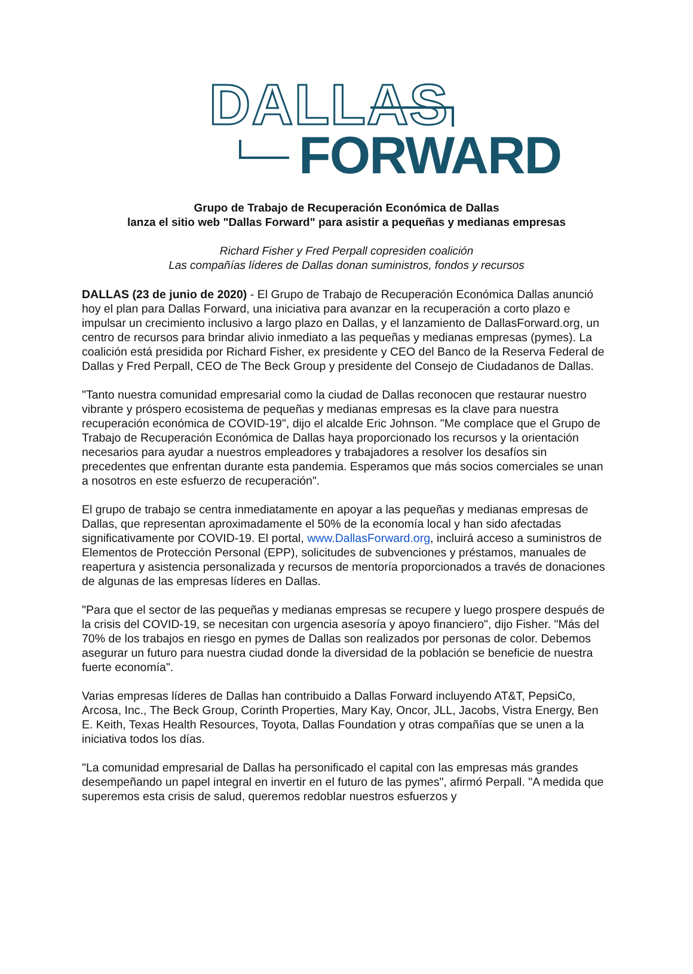DALLAS
FORWARD
Grupo de Trabajo de Recuperación Económica de Dallas
lanza el sitio web "Dallas Forward" para asistir a pequeñas y medianas empresas
Richard Fisher y Fred Perpall copresiden coalición
Las compañías líderes de Dallas donan suministros, fondos y recursos
DALLAS (23 de junio de 2020) - El Grupo de Trabajo de Recuperación Económica Dallas anunció hoy el plan para Dallas Forward, una iniciativa para avanzar en la recuperación a corto plazo e impulsar un crecimiento inclusivo a largo plazo en Dallas, y el lanzamiento de DallasForward.org, un centro de recursos para brindar alivio inmediato a las pequeñas y medianas empresas (pymes). La coalición está presidida por Richard Fisher, ex presidente y CEO del Banco de la Reserva Federal de Dallas y Fred Perpall, CEO de The Beck Group y presidente del Consejo de Ciudadanos de Dallas.
"Tanto nuestra comunidad empresarial como la ciudad de Dallas reconocen que restaurar nuestro vibrante y próspero ecosistema de pequeñas y medianas empresas es la clave para nuestra recuperación económica de COVID-19", dijo el alcalde Eric Johnson. "Me complace que el Grupo de Trabajo de Recuperación Económica de Dallas haya proporcionado los recursos y la orientación necesarios para ayudar a nuestros empleadores y trabajadores a resolver los desafíos sin precedentes que enfrentan durante esta pandemia. Esperamos que más socios comerciales se unan a nosotros en este esfuerzo de recuperación".
El grupo de trabajo se centra inmediatamente en apoyar a las pequeñas y medianas empresas de Dallas, que representan aproximadamente el 50% de la economía local y han sido afectadas significativamente por COVID-19. El portal, www.DallasForward.org, incluirá acceso a suministros de Elementos de Protección Personal (EPP), solicitudes de subvenciones y préstamos, manuales de reapertura y asistencia personalizada y recursos de mentoría proporcionados a través de donaciones de algunas de las empresas líderes en Dallas.
"Para que el sector de las pequeñas y medianas empresas se recupere y luego prospere después de la crisis del COVID-19, se necesitan con urgencia asesoría y apoyo financiero", dijo Fisher. "Más del 70% de los trabajos en riesgo en pymes de Dallas son realizados por personas de color. Debemos asegurar un futuro para nuestra ciudad donde la diversidad de la población se beneficie de nuestra fuerte economía".
Varias empresas líderes de Dallas han contribuido a Dallas Forward incluyendo AT&T, PepsiCo, Arcosa, Inc., The Beck Group, Corinth Properties, Mary Kay, Oncor, JLL, Jacobs, Vistra Energy, Ben E. Keith, Texas Health Resources, Toyota, Dallas Foundation y otras compañías que se unen a la iniciativa todos los días.
"La comunidad empresarial de Dallas ha personificado el capital con las empresas más grandes desempeñando un papel integral en invertir en el futuro de las pymes", afirmó Perpall. "A medida que superemos esta crisis de salud, queremos redoblar nuestros esfuerzos y